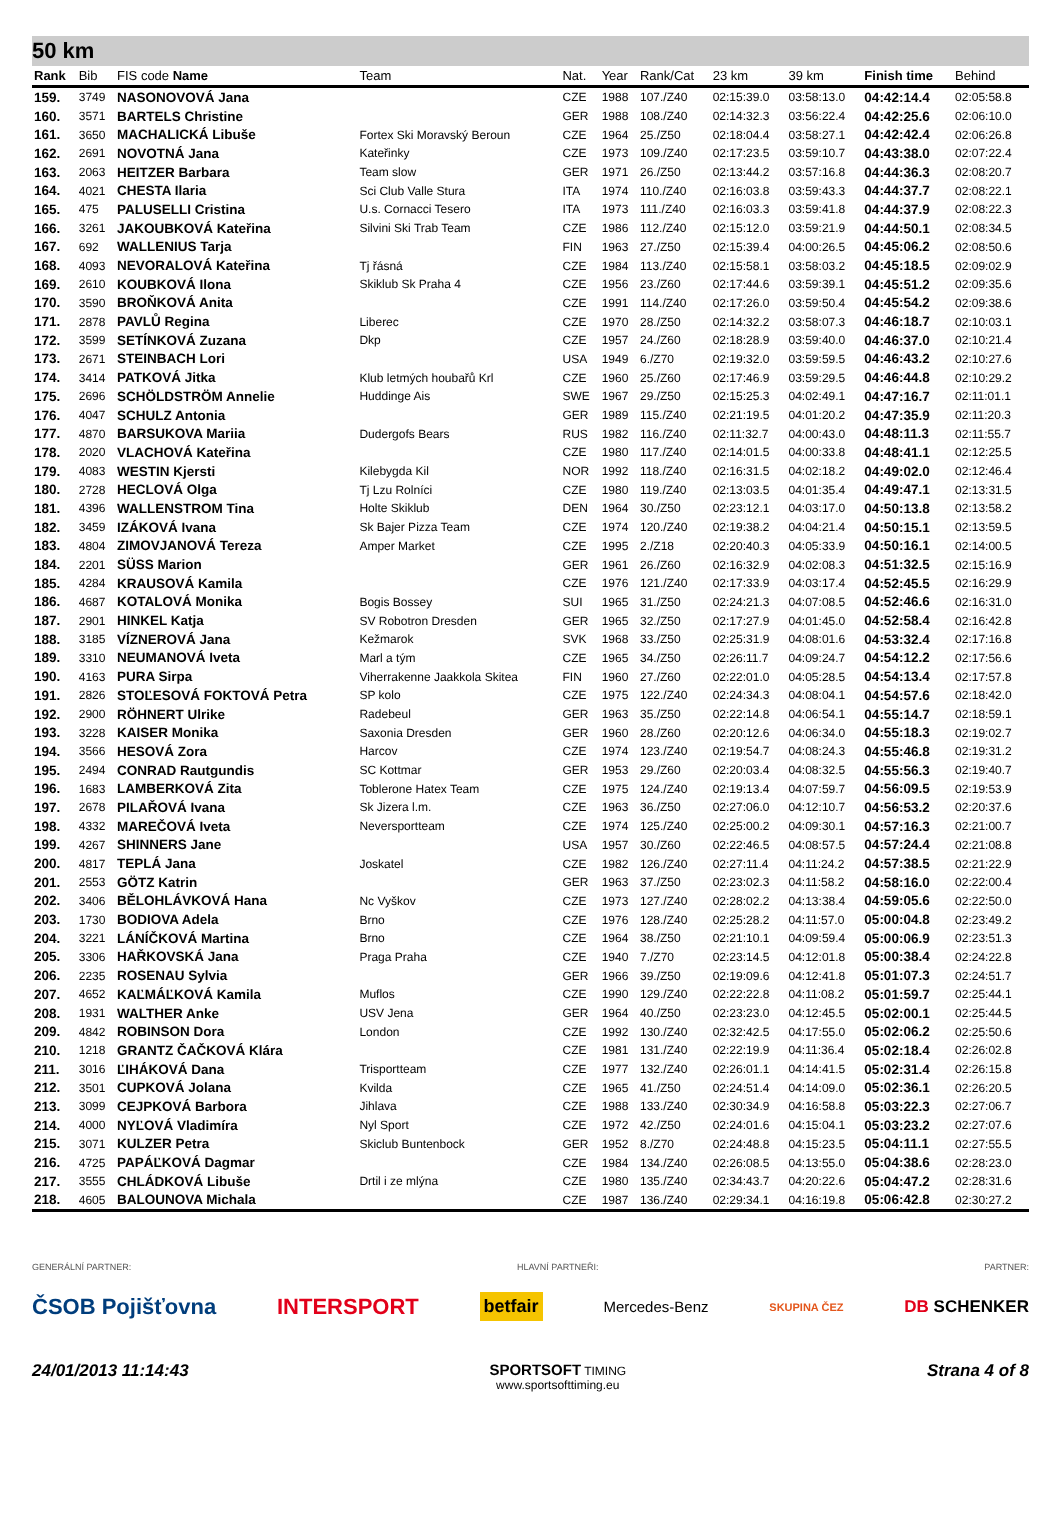50 km
| Rank | Bib | FIS code Name | Team | Nat. | Year | Rank/Cat | 23 km | 39 km | Finish time | Behind |
| --- | --- | --- | --- | --- | --- | --- | --- | --- | --- | --- |
| 159. | 3749 | NASONOVOVÁ Jana | | CZE | 1988 | 107./Z40 | 02:15:39.0 | 03:58:13.0 | 04:42:14.4 | 02:05:58.8 |
| 160. | 3571 | BARTELS Christine | | GER | 1988 | 108./Z40 | 02:14:32.3 | 03:56:22.4 | 04:42:25.6 | 02:06:10.0 |
| 161. | 3650 | MACHALICKÁ Libuše | Fortex Ski Moravský Beroun | CZE | 1964 | 25./Z50 | 02:18:04.4 | 03:58:27.1 | 04:42:42.4 | 02:06:26.8 |
| 162. | 2691 | NOVOTNÁ Jana | Kateřinky | CZE | 1973 | 109./Z40 | 02:17:23.5 | 03:59:10.7 | 04:43:38.0 | 02:07:22.4 |
| 163. | 2063 | HEITZER Barbara | Team slow | GER | 1971 | 26./Z50 | 02:13:44.2 | 03:57:16.8 | 04:44:36.3 | 02:08:20.7 |
| 164. | 4021 | CHESTA Ilaria | Sci Club Valle Stura | ITA | 1974 | 110./Z40 | 02:16:03.8 | 03:59:43.3 | 04:44:37.7 | 02:08:22.1 |
| 165. | 475 | PALUSELLI Cristina | U.s. Cornacci Tesero | ITA | 1973 | 111./Z40 | 02:16:03.3 | 03:59:41.8 | 04:44:37.9 | 02:08:22.3 |
| 166. | 3261 | JAKOUBKOVÁ Kateřina | Silvini Ski Trab Team | CZE | 1986 | 112./Z40 | 02:15:12.0 | 03:59:21.9 | 04:44:50.1 | 02:08:34.5 |
| 167. | 692 | WALLENIUS Tarja | | FIN | 1963 | 27./Z50 | 02:15:39.4 | 04:00:26.5 | 04:45:06.2 | 02:08:50.6 |
| 168. | 4093 | NEVORALOVÁ Kateřina | Tj řásná | CZE | 1984 | 113./Z40 | 02:15:58.1 | 03:58:03.2 | 04:45:18.5 | 02:09:02.9 |
| 169. | 2610 | KOUBKOVÁ Ilona | Skiklub Sk Praha 4 | CZE | 1956 | 23./Z60 | 02:17:44.6 | 03:59:39.1 | 04:45:51.2 | 02:09:35.6 |
| 170. | 3590 | BROŇKOVÁ Anita | | CZE | 1991 | 114./Z40 | 02:17:26.0 | 03:59:50.4 | 04:45:54.2 | 02:09:38.6 |
| 171. | 2878 | PAVLŮ Regina | Liberec | CZE | 1970 | 28./Z50 | 02:14:32.2 | 03:58:07.3 | 04:46:18.7 | 02:10:03.1 |
| 172. | 3599 | SETÍNKOVÁ Zuzana | Dkp | CZE | 1957 | 24./Z60 | 02:18:28.9 | 03:59:40.0 | 04:46:37.0 | 02:10:21.4 |
| 173. | 2671 | STEINBACH Lori | | USA | 1949 | 6./Z70 | 02:19:32.0 | 03:59:59.5 | 04:46:43.2 | 02:10:27.6 |
| 174. | 3414 | PATKOVÁ Jitka | Klub letmých houbařů Krl | CZE | 1960 | 25./Z60 | 02:17:46.9 | 03:59:29.5 | 04:46:44.8 | 02:10:29.2 |
| 175. | 2696 | SCHÖLDSTRÖM Annelie | Huddinge Ais | SWE | 1967 | 29./Z50 | 02:15:25.3 | 04:02:49.1 | 04:47:16.7 | 02:11:01.1 |
| 176. | 4047 | SCHULZ Antonia | | GER | 1989 | 115./Z40 | 02:21:19.5 | 04:01:20.2 | 04:47:35.9 | 02:11:20.3 |
| 177. | 4870 | BARSUKOVA Mariia | Dudergofs Bears | RUS | 1982 | 116./Z40 | 02:11:32.7 | 04:00:43.0 | 04:48:11.3 | 02:11:55.7 |
| 178. | 2020 | VLACHOVÁ Kateřina | | CZE | 1980 | 117./Z40 | 02:14:01.5 | 04:00:33.8 | 04:48:41.1 | 02:12:25.5 |
| 179. | 4083 | WESTIN Kjersti | Kilebygda Kil | NOR | 1992 | 118./Z40 | 02:16:31.5 | 04:02:18.2 | 04:49:02.0 | 02:12:46.4 |
| 180. | 2728 | HECLOVÁ Olga | Tj Lzu Rolníci | CZE | 1980 | 119./Z40 | 02:13:03.5 | 04:01:35.4 | 04:49:47.1 | 02:13:31.5 |
| 181. | 4396 | WALLENSTROM Tina | Holte Skiklub | DEN | 1964 | 30./Z50 | 02:23:12.1 | 04:03:17.0 | 04:50:13.8 | 02:13:58.2 |
| 182. | 3459 | IZÁKOVÁ Ivana | Sk Bajer Pizza Team | CZE | 1974 | 120./Z40 | 02:19:38.2 | 04:04:21.4 | 04:50:15.1 | 02:13:59.5 |
| 183. | 4804 | ZIMOVJANOVÁ Tereza | Amper Market | CZE | 1995 | 2./Z18 | 02:20:40.3 | 04:05:33.9 | 04:50:16.1 | 02:14:00.5 |
| 184. | 2201 | SÜSS Marion | | GER | 1961 | 26./Z60 | 02:16:32.9 | 04:02:08.3 | 04:51:32.5 | 02:15:16.9 |
| 185. | 4284 | KRAUSOVÁ Kamila | | CZE | 1976 | 121./Z40 | 02:17:33.9 | 04:03:17.4 | 04:52:45.5 | 02:16:29.9 |
| 186. | 4687 | KOTALOVÁ Monika | Bogis Bossey | SUI | 1965 | 31./Z50 | 02:24:21.3 | 04:07:08.5 | 04:52:46.6 | 02:16:31.0 |
| 187. | 2901 | HINKEL Katja | SV Robotron Dresden | GER | 1965 | 32./Z50 | 02:17:27.9 | 04:01:45.0 | 04:52:58.4 | 02:16:42.8 |
| 188. | 3185 | VÍZNEROVÁ Jana | Kežmarok | SVK | 1968 | 33./Z50 | 02:25:31.9 | 04:08:01.6 | 04:53:32.4 | 02:17:16.8 |
| 189. | 3310 | NEUMANOVÁ Iveta | Marl a tým | CZE | 1965 | 34./Z50 | 02:26:11.7 | 04:09:24.7 | 04:54:12.2 | 02:17:56.6 |
| 190. | 4163 | PURA Sirpa | Viherrakenne Jaakkola Skitea | FIN | 1960 | 27./Z60 | 02:22:01.0 | 04:05:28.5 | 04:54:13.4 | 02:17:57.8 |
| 191. | 2826 | STOĽESOVÁ FOKTOVÁ Petra | SP kolo | CZE | 1975 | 122./Z40 | 02:24:34.3 | 04:08:04.1 | 04:54:57.6 | 02:18:42.0 |
| 192. | 2900 | RÖHNERT Ulrike | Radebeul | GER | 1963 | 35./Z50 | 02:22:14.8 | 04:06:54.1 | 04:55:14.7 | 02:18:59.1 |
| 193. | 3228 | KAISER Monika | Saxonia Dresden | GER | 1960 | 28./Z60 | 02:20:12.6 | 04:06:34.0 | 04:55:18.3 | 02:19:02.7 |
| 194. | 3566 | HESOVÁ Zora | Harcov | CZE | 1974 | 123./Z40 | 02:19:54.7 | 04:08:24.3 | 04:55:46.8 | 02:19:31.2 |
| 195. | 2494 | CONRAD Rautgundis | SC Kottmar | GER | 1953 | 29./Z60 | 02:20:03.4 | 04:08:32.5 | 04:55:56.3 | 02:19:40.7 |
| 196. | 1683 | LAMBERKOVÁ Zita | Toblerone Hatex Team | CZE | 1975 | 124./Z40 | 02:19:13.4 | 04:07:59.7 | 04:56:09.5 | 02:19:53.9 |
| 197. | 2678 | PILAŘOVÁ Ivana | Sk Jizera l.m. | CZE | 1963 | 36./Z50 | 02:27:06.0 | 04:12:10.7 | 04:56:53.2 | 02:20:37.6 |
| 198. | 4332 | MAREČOVÁ Iveta | Neversportteam | CZE | 1974 | 125./Z40 | 02:25:00.2 | 04:09:30.1 | 04:57:16.3 | 02:21:00.7 |
| 199. | 4267 | SHINNERS Jane | | USA | 1957 | 30./Z60 | 02:22:46.5 | 04:08:57.5 | 04:57:24.4 | 02:21:08.8 |
| 200. | 4817 | TEPLÁ Jana | Joskatel | CZE | 1982 | 126./Z40 | 02:27:11.4 | 04:11:24.2 | 04:57:38.5 | 02:21:22.9 |
| 201. | 2553 | GÖTZ Katrin | | GER | 1963 | 37./Z50 | 02:23:02.3 | 04:11:58.2 | 04:58:16.0 | 02:22:00.4 |
| 202. | 3406 | BĚLOHLÁVKOVÁ Hana | Nc Vyškov | CZE | 1973 | 127./Z40 | 02:28:02.2 | 04:13:38.4 | 04:59:05.6 | 02:22:50.0 |
| 203. | 1730 | BODIOVA Adela | Brno | CZE | 1976 | 128./Z40 | 02:25:28.2 | 04:11:57.0 | 05:00:04.8 | 02:23:49.2 |
| 204. | 3221 | LÁNÍČKOVÁ Martina | Brno | CZE | 1964 | 38./Z50 | 02:21:10.1 | 04:09:59.4 | 05:00:06.9 | 02:23:51.3 |
| 205. | 3306 | HAŘKOVSKÁ Jana | Praga Praha | CZE | 1940 | 7./Z70 | 02:23:14.5 | 04:12:01.8 | 05:00:38.4 | 02:24:22.8 |
| 206. | 2235 | ROSENAU Sylvia | | GER | 1966 | 39./Z50 | 02:19:09.6 | 04:12:41.8 | 05:01:07.3 | 02:24:51.7 |
| 207. | 4652 | KAĽMÁĽKOVÁ Kamila | Muflos | CZE | 1990 | 129./Z40 | 02:22:22.8 | 04:11:08.2 | 05:01:59.7 | 02:25:44.1 |
| 208. | 1931 | WALTHER Anke | USV Jena | GER | 1964 | 40./Z50 | 02:23:23.0 | 04:12:45.5 | 05:02:00.1 | 02:25:44.5 |
| 209. | 4842 | ROBINSON Dora | London | CZE | 1992 | 130./Z40 | 02:32:42.5 | 04:17:55.0 | 05:02:06.2 | 02:25:50.6 |
| 210. | 1218 | GRANTZ ČAČKOVÁ Klára | | CZE | 1981 | 131./Z40 | 02:22:19.9 | 04:11:36.4 | 05:02:18.4 | 02:26:02.8 |
| 211. | 3016 | ĽIHÁKOVÁ Dana | Trisportteam | CZE | 1977 | 132./Z40 | 02:26:01.1 | 04:14:41.5 | 05:02:31.4 | 02:26:15.8 |
| 212. | 3501 | CUPKOVÁ Jolana | Kvilda | CZE | 1965 | 41./Z50 | 02:24:51.4 | 04:14:09.0 | 05:02:36.1 | 02:26:20.5 |
| 213. | 3099 | CEJPKOVÁ Barbora | Jihlava | CZE | 1988 | 133./Z40 | 02:30:34.9 | 04:16:58.8 | 05:03:22.3 | 02:27:06.7 |
| 214. | 4000 | NYĽOVÁ Vladimíra | Nyl Sport | CZE | 1972 | 42./Z50 | 02:24:01.6 | 04:15:04.1 | 05:03:23.2 | 02:27:07.6 |
| 215. | 3071 | KULZER Petra | Skiclub Buntenbock | GER | 1952 | 8./Z70 | 02:24:48.8 | 04:15:23.5 | 05:04:11.1 | 02:27:55.5 |
| 216. | 4725 | PAPÁĽKOVÁ Dagmar | | CZE | 1984 | 134./Z40 | 02:26:08.5 | 04:13:55.0 | 05:04:38.6 | 02:28:23.0 |
| 217. | 3555 | CHLÁDKOVÁ Libuše | Drtil i ze mlýna | CZE | 1980 | 135./Z40 | 02:34:43.7 | 04:20:22.6 | 05:04:47.2 | 02:28:31.6 |
| 218. | 4605 | BALOUNOVA Michala | | CZE | 1987 | 136./Z40 | 02:29:34.1 | 04:16:19.8 | 05:06:42.8 | 02:30:27.2 |
GENERÁLNÍ PARTNER: HLAVNÍ PARTNEŘI: PARTNER:
ČSOB Pojišťovna INTERSPORT betfair Mercedes-Benz SKUPINA ČEZ DB SCHENKER
24/01/2013 11:14:43 SPORTSOFT TIMING
www.sportsofttiming.eu Strana 4 of 8